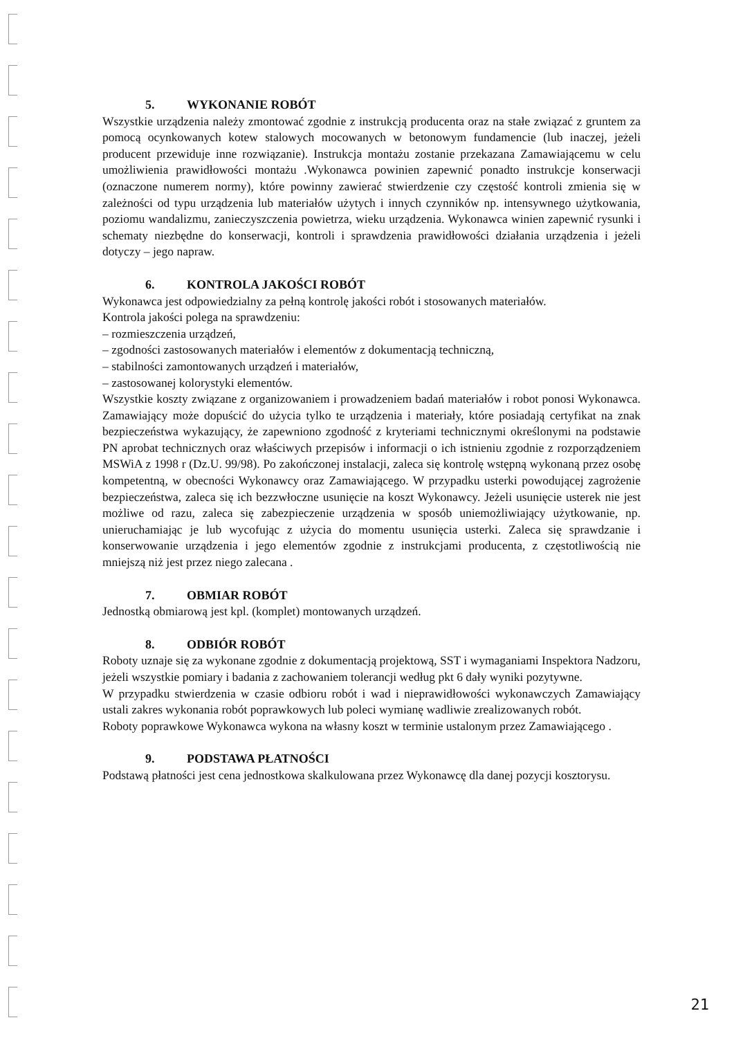5. WYKONANIE ROBÓT
Wszystkie urządzenia należy zmontować zgodnie z instrukcją producenta oraz na stałe związać z gruntem za pomocą ocynkowanych kotew stalowych mocowanych w betonowym fundamencie (lub inaczej, jeżeli producent przewiduje inne rozwiązanie). Instrukcja montażu zostanie przekazana Zamawiającemu w celu umożliwienia prawidłowości montażu .Wykonawca powinien zapewnić ponadto instrukcje konserwacji (oznaczone numerem normy), które powinny zawierać stwierdzenie czy częstość kontroli zmienia się w zależności od typu urządzenia lub materiałów użytych i innych czynników np. intensywnego użytkowania, poziomu wandalizmu, zanieczyszczenia powietrza, wieku urządzenia. Wykonawca winien zapewnić rysunki i schematy niezbędne do konserwacji, kontroli i sprawdzenia prawidłowości działania urządzenia i jeżeli dotyczy – jego napraw.
6. KONTROLA JAKOŚCI ROBÓT
Wykonawca jest odpowiedzialny za pełną kontrolę jakości robót i stosowanych materiałów.
Kontrola jakości polega na sprawdzeniu:
– rozmieszczenia urządzeń,
– zgodności zastosowanych materiałów i elementów z dokumentacją techniczną,
– stabilności zamontowanych urządzeń i materiałów,
– zastosowanej kolorystyki elementów.
Wszystkie koszty związane z organizowaniem i prowadzeniem badań materiałów i robot ponosi Wykonawca. Zamawiający może dopuścić do użycia tylko te urządzenia i materiały, które posiadają certyfikat na znak bezpieczeństwa wykazujący, że zapewniono zgodność z kryteriami technicznymi określonymi na podstawie PN aprobat technicznych oraz właściwych przepisów i informacji o ich istnieniu zgodnie z rozporządzeniem MSWiA z 1998 r (Dz.U. 99/98). Po zakończonej instalacji, zaleca się kontrolę wstępną wykonaną przez osobę kompetentną, w obecności Wykonawcy oraz Zamawiającego. W przypadku usterki powodującej zagrożenie bezpieczeństwa, zaleca się ich bezzwłoczne usunięcie na koszt Wykonawcy. Jeżeli usunięcie usterek nie jest możliwe od razu, zaleca się zabezpieczenie urządzenia w sposób uniemożliwiający użytkowanie, np. unieruchamiając je lub wycofując z użycia do momentu usunięcia usterki. Zaleca się sprawdzanie i konserwowanie urządzenia i jego elementów zgodnie z instrukcjami producenta, z częstotliwością nie mniejszą niż jest przez niego zalecana .
7. OBMIAR ROBÓT
Jednostką obmiarową jest kpl. (komplet) montowanych urządzeń.
8. ODBIÓR ROBÓT
Roboty uznaje się za wykonane zgodnie z dokumentacją projektową, SST i wymaganiami Inspektora Nadzoru, jeżeli wszystkie pomiary i badania z zachowaniem tolerancji według pkt 6 dały wyniki pozytywne.
W przypadku stwierdzenia w czasie odbioru robót i wad i nieprawidłowości wykonawczych Zamawiający ustali zakres wykonania robót poprawkowych lub poleci wymianę wadliwie zrealizowanych robót.
Roboty poprawkowe Wykonawca wykona na własny koszt w terminie ustalonym przez Zamawiającego .
9. PODSTAWA PŁATNOŚCI
Podstawą płatności jest cena jednostkowa skalkulowana przez Wykonawcę dla danej pozycji kosztorysu.
21